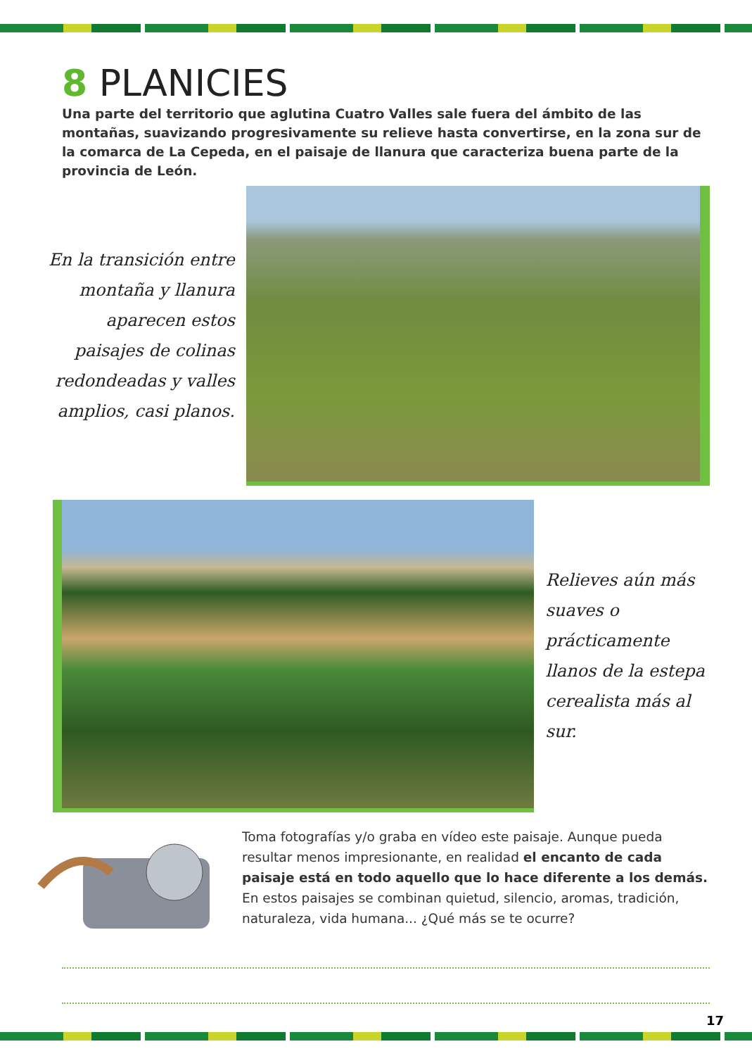8 PLANICIES
Una parte del territorio que aglutina Cuatro Valles sale fuera del ámbito de las montañas, suavizando progresivamente su relieve hasta convertirse, en la zona sur de la comarca de La Cepeda, en el paisaje de llanura que caracteriza buena parte de la provincia de León.
En la transición entre montaña y llanura aparecen estos paisajes de colinas redondeadas y valles amplios, casi planos.
Relieves aún más suaves o prácticamente llanos de la estepa cerealista más al sur.
Toma fotografías y/o graba en vídeo este paisaje. Aunque pueda resultar menos impresionante, en realidad el encanto de cada paisaje está en todo aquello que lo hace diferente a los demás.
En estos paisajes se combinan quietud, silencio, aromas, tradición, naturaleza, vida humana... ¿Qué más se te ocurre?
17